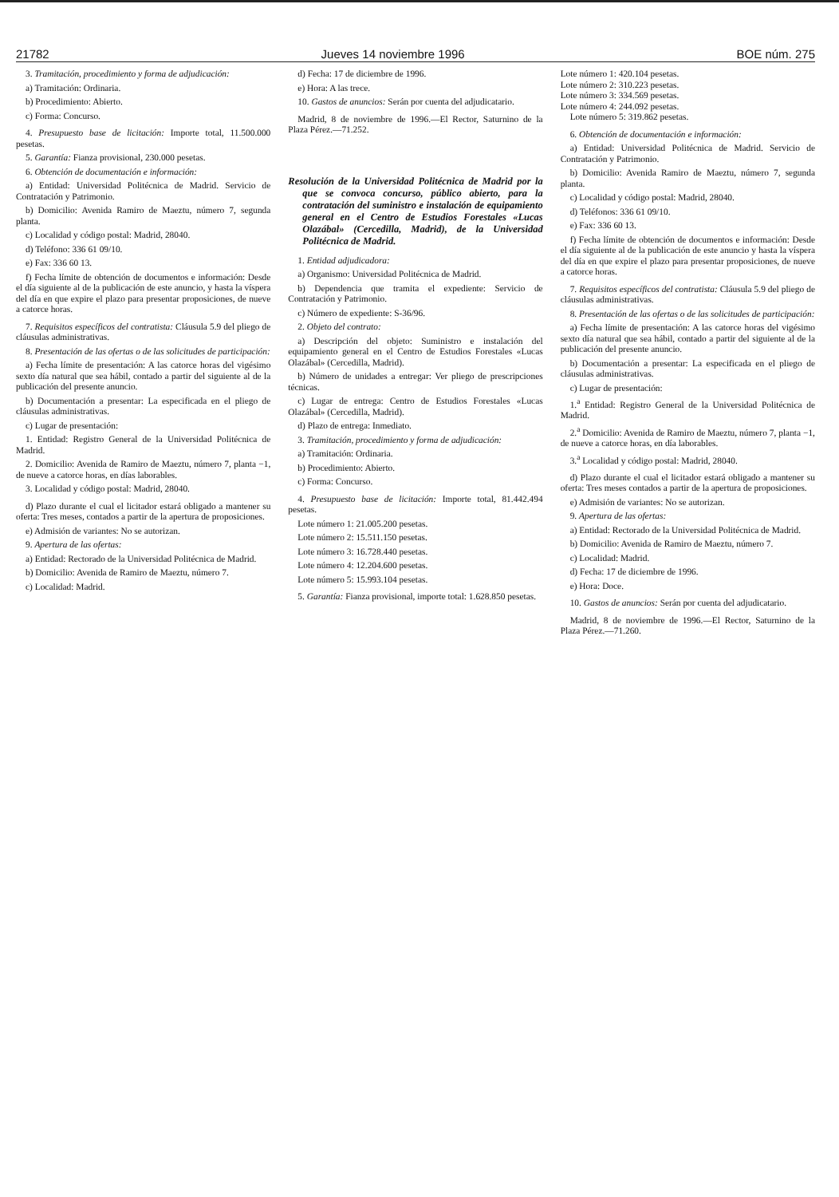21782 Jueves 14 noviembre 1996 BOE núm. 275
3. Tramitación, procedimiento y forma de adjudicación:
a) Tramitación: Ordinaria.
b) Procedimiento: Abierto.
c) Forma: Concurso.
4. Presupuesto base de licitación: Importe total, 11.500.000 pesetas.
5. Garantía: Fianza provisional, 230.000 pesetas.
6. Obtención de documentación e información:
a) Entidad: Universidad Politécnica de Madrid. Servicio de Contratación y Patrimonio.
b) Domicilio: Avenida Ramiro de Maeztu, número 7, segunda planta.
c) Localidad y código postal: Madrid, 28040.
d) Teléfono: 336 61 09/10.
e) Fax: 336 60 13.
f) Fecha límite de obtención de documentos e información: Desde el día siguiente al de la publicación de este anuncio, y hasta la víspera del día en que expire el plazo para presentar proposiciones, de nueve a catorce horas.
7. Requisitos específicos del contratista: Cláusula 5.9 del pliego de cláusulas administrativas.
8. Presentación de las ofertas o de las solicitudes de participación:
a) Fecha límite de presentación: A las catorce horas del vigésimo sexto día natural que sea hábil, contado a partir del siguiente al de la publicación del presente anuncio.
b) Documentación a presentar: La especificada en el pliego de cláusulas administrativas.
c) Lugar de presentación:
1. Entidad: Registro General de la Universidad Politécnica de Madrid.
2. Domicilio: Avenida de Ramiro de Maeztu, número 7, planta −1, de nueve a catorce horas, en días laborables.
3. Localidad y código postal: Madrid, 28040.
d) Plazo durante el cual el licitador estará obligado a mantener su oferta: Tres meses, contados a partir de la apertura de proposiciones.
e) Admisión de variantes: No se autorizan.
9. Apertura de las ofertas:
a) Entidad: Rectorado de la Universidad Politécnica de Madrid.
b) Domicilio: Avenida de Ramiro de Maeztu, número 7.
c) Localidad: Madrid.
d) Fecha: 17 de diciembre de 1996.
e) Hora: A las trece.
10. Gastos de anuncios: Serán por cuenta del adjudicatario.
Madrid, 8 de noviembre de 1996.—El Rector, Saturnino de la Plaza Pérez.—71.252.
Resolución de la Universidad Politécnica de Madrid por la que se convoca concurso, público abierto, para la contratación del suministro e instalación de equipamiento general en el Centro de Estudios Forestales «Lucas Olazábal» (Cercedilla, Madrid), de la Universidad Politécnica de Madrid.
1. Entidad adjudicadora:
a) Organismo: Universidad Politécnica de Madrid.
b) Dependencia que tramita el expediente: Servicio de Contratación y Patrimonio.
c) Número de expediente: S-36/96.
2. Objeto del contrato:
a) Descripción del objeto: Suministro e instalación del equipamiento general en el Centro de Estudios Forestales «Lucas Olazábal» (Cercedilla, Madrid).
b) Número de unidades a entregar: Ver pliego de prescripciones técnicas.
c) Lugar de entrega: Centro de Estudios Forestales «Lucas Olazábal» (Cercedilla, Madrid).
d) Plazo de entrega: Inmediato.
3. Tramitación, procedimiento y forma de adjudicación:
a) Tramitación: Ordinaria.
b) Procedimiento: Abierto.
c) Forma: Concurso.
4. Presupuesto base de licitación: Importe total, 81.442.494 pesetas.
Lote número 1: 21.005.200 pesetas.
Lote número 2: 15.511.150 pesetas.
Lote número 3: 16.728.440 pesetas.
Lote número 4: 12.204.600 pesetas.
Lote número 5: 15.993.104 pesetas.
5. Garantía: Fianza provisional, importe total: 1.628.850 pesetas.
Lote número 1: 420.104 pesetas.
Lote número 2: 310.223 pesetas.
Lote número 3: 334.569 pesetas.
Lote número 4: 244.092 pesetas.
Lote número 5: 319.862 pesetas.
6. Obtención de documentación e información:
a) Entidad: Universidad Politécnica de Madrid. Servicio de Contratación y Patrimonio.
b) Domicilio: Avenida Ramiro de Maeztu, número 7, segunda planta.
c) Localidad y código postal: Madrid, 28040.
d) Teléfonos: 336 61 09/10.
e) Fax: 336 60 13.
f) Fecha límite de obtención de documentos e información: Desde el día siguiente al de la publicación de este anuncio y hasta la víspera del día en que expire el plazo para presentar proposiciones, de nueve a catorce horas.
7. Requisitos específicos del contratista: Cláusula 5.9 del pliego de cláusulas administrativas.
8. Presentación de las ofertas o de las solicitudes de participación:
a) Fecha límite de presentación: A las catorce horas del vigésimo sexto día natural que sea hábil, contado a partir del siguiente al de la publicación del presente anuncio.
b) Documentación a presentar: La especificada en el pliego de cláusulas administrativas.
c) Lugar de presentación:
1.<sup>a</sup> Entidad: Registro General de la Universidad Politécnica de Madrid.
2.<sup>a</sup> Domicilio: Avenida de Ramiro de Maeztu, número 7, planta −1, de nueve a catorce horas, en día laborables.
3.<sup>a</sup> Localidad y código postal: Madrid, 28040.
d) Plazo durante el cual el licitador estará obligado a mantener su oferta: Tres meses contados a partir de la apertura de proposiciones.
e) Admisión de variantes: No se autorizan.
9. Apertura de las ofertas:
a) Entidad: Rectorado de la Universidad Politécnica de Madrid.
b) Domicilio: Avenida de Ramiro de Maeztu, número 7.
c) Localidad: Madrid.
d) Fecha: 17 de diciembre de 1996.
e) Hora: Doce.
10. Gastos de anuncios: Serán por cuenta del adjudicatario.
Madrid, 8 de noviembre de 1996.—El Rector, Saturnino de la Plaza Pérez.—71.260.